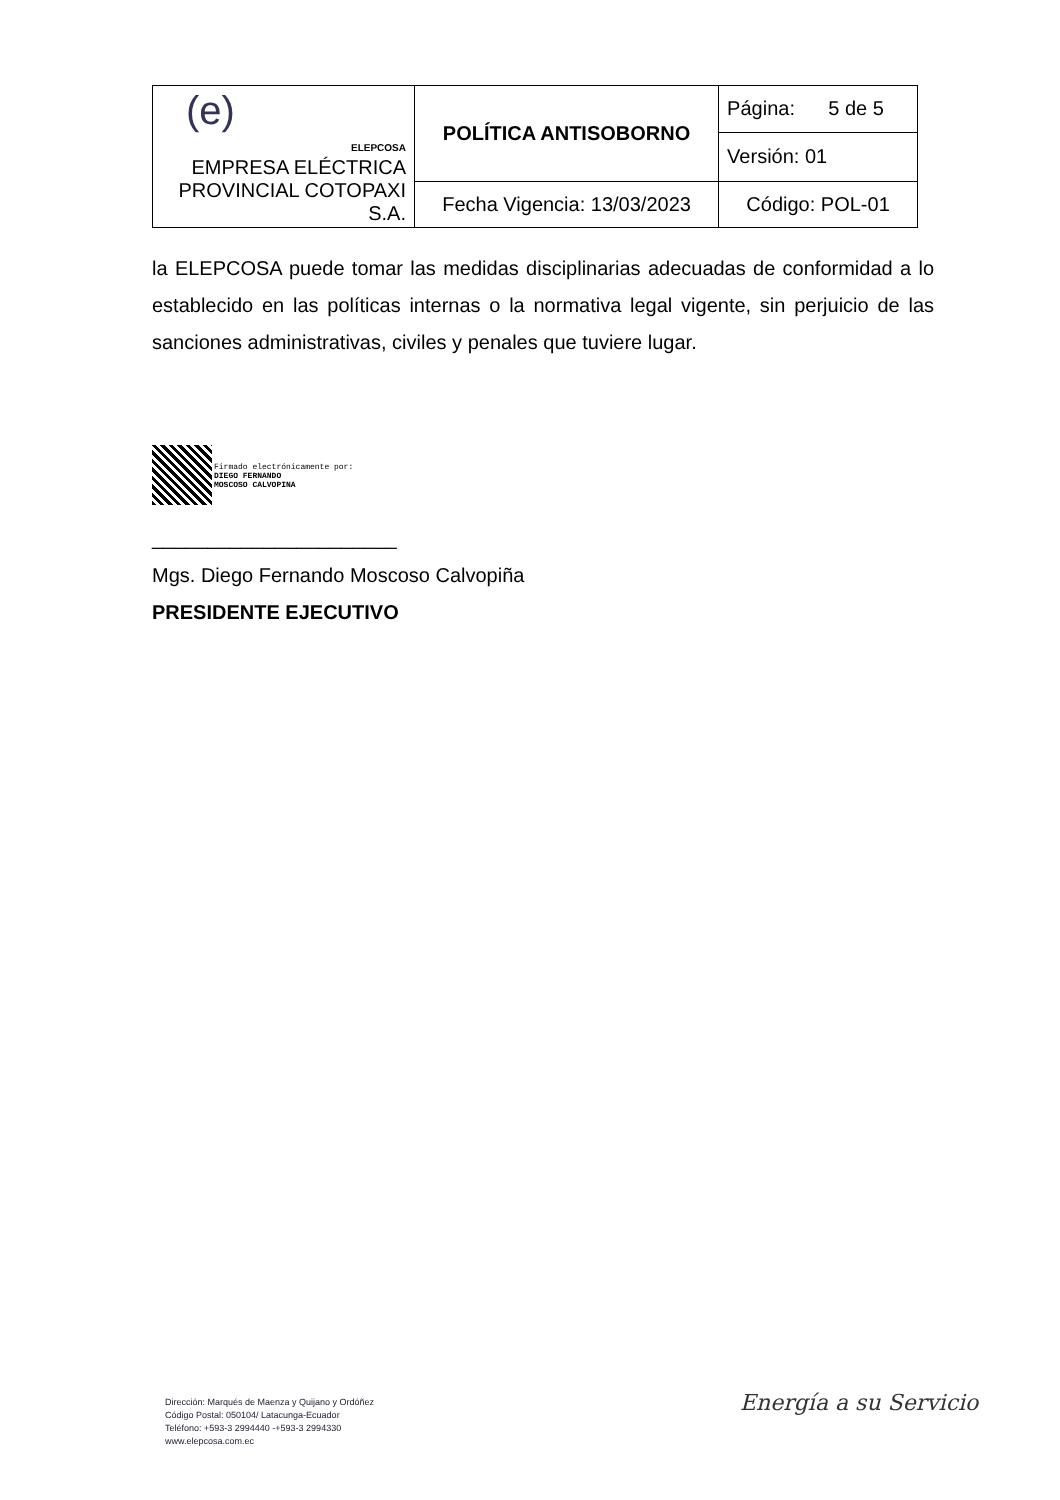| (e) ELEPCOSA EMPRESA ELÉCTRICA PROVINCIAL COTOPAXI S.A. | POLÍTICA ANTISOBORNO | Página: 5 de 5 |
| | | Versión: 01 |
| | Fecha Vigencia: 13/03/2023 | Código: POL-01 |
la ELEPCOSA puede tomar las medidas disciplinarias adecuadas de conformidad a lo establecido en las políticas internas o la normativa legal vigente, sin perjuicio de las sanciones administrativas, civiles y penales que tuviere lugar.
Firmado electrónicamente por:
DIEGO FERNANDO
MOSCOSO CALVOPINA
______________________
Mgs. Diego Fernando Moscoso Calvopiña
PRESIDENTE EJECUTIVO
Dirección: Marqués de Maenza y Quijano y Ordóñez
Código Postal: 050104/ Latacunga-Ecuador
Teléfono: +593-3 2994440 -+593-3 2994330
www.elepcosa.com.ec
Energía a su Servicio